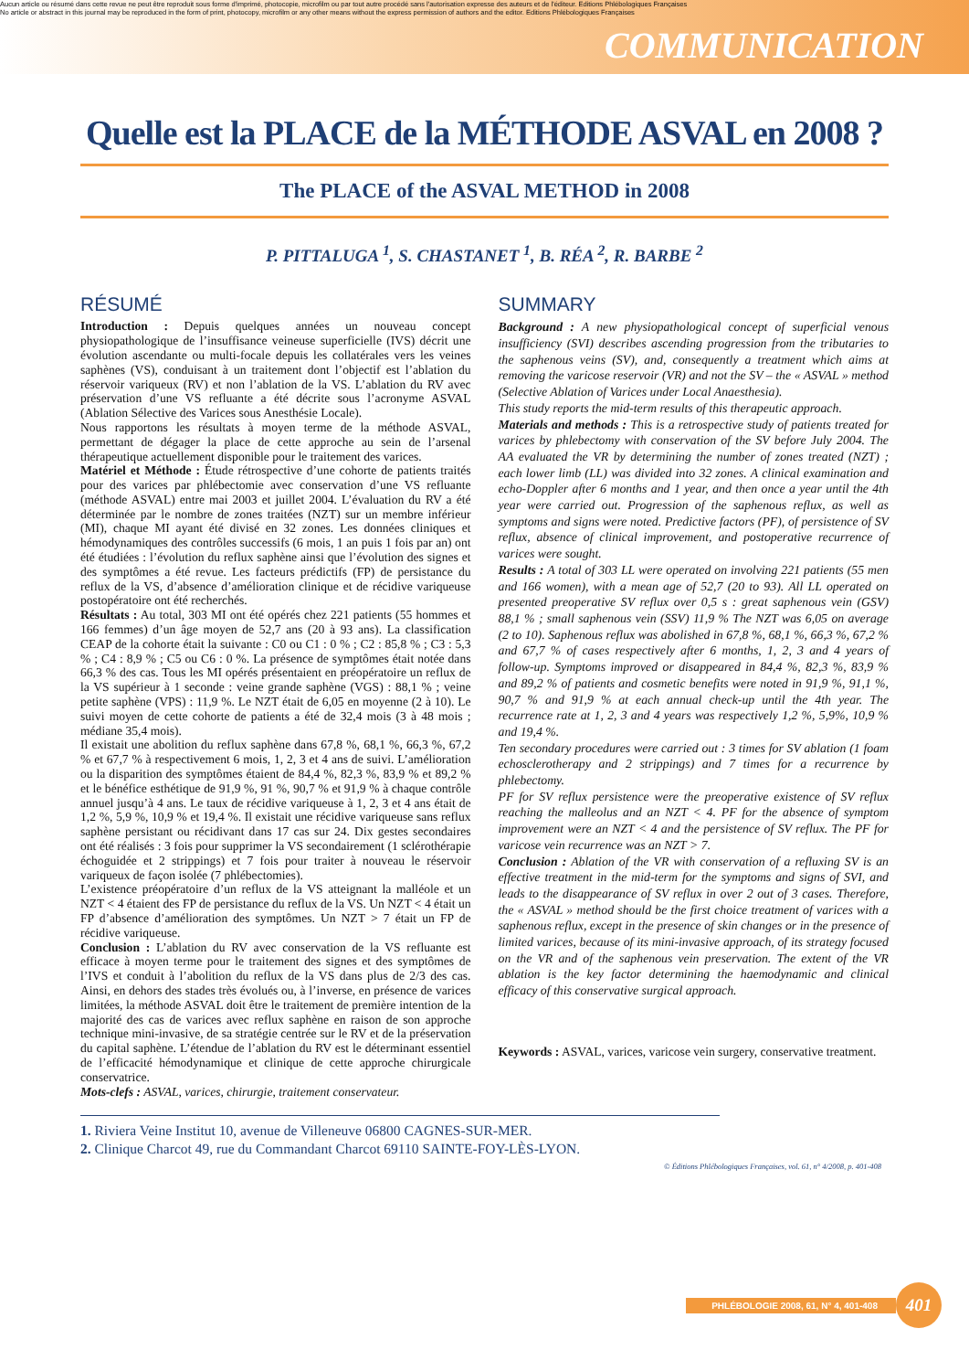Aucun article ou résumé dans cette revue ne peut être reproduit sous forme d'imprimé, photocopie, microfilm ou par tout autre procédé sans l'autorisation expresse des auteurs et de l'éditeur. Editions Phlébologiques Françaises
No article or abstract in this journal may be reproduced in the form of print, photocopy, microfilm or any other means without the express permission of authors and the editor. Editions Phlébologiques Françaises
COMMUNICATION
Quelle est la PLACE de la MÉTHODE ASVAL en 2008 ?
The PLACE of the ASVAL METHOD in 2008
P. PITTALUGA <sup>1</sup>, S. CHASTANET <sup>1</sup>, B. RÉA <sup>2</sup>, R. BARBE <sup>2</sup>
RÉSUMÉ
Introduction : Depuis quelques années un nouveau concept physiopathologique de l’insuffisance veineuse superficielle (IVS) décrit une évolution ascendante ou multi-focale depuis les collatérales vers les veines saphènes (VS), conduisant à un traitement dont l’objectif est l’ablation du réservoir variqueux (RV) et non l’ablation de la VS. L’ablation du RV avec préservation d’une VS refluante a été décrite sous l’acronyme ASVAL (Ablation Sélective des Varices sous Anesthésie Locale).
Nous rapportons les résultats à moyen terme de la méthode ASVAL, permettant de dégager la place de cette approche au sein de l’arsenal thérapeutique actuellement disponible pour le traitement des varices.
Matériel et Méthode : Étude rétrospective d’une cohorte de patients traités pour des varices par phlébectomie avec conservation d’une VS refluante (méthode ASVAL) entre mai 2003 et juillet 2004. L’évaluation du RV a été déterminée par le nombre de zones traitées (NZT) sur un membre inférieur (MI), chaque MI ayant été divisé en 32 zones. Les données cliniques et hémodynamiques des contrôles successifs (6 mois, 1 an puis 1 fois par an) ont été étudiées : l’évolution du reflux saphène ainsi que l’évolution des signes et des symptômes a été revue. Les facteurs prédictifs (FP) de persistance du reflux de la VS, d’absence d’amélioration clinique et de récidive variqueuse postopératoire ont été recherchés.
Résultats : Au total, 303 MI ont été opérés chez 221 patients (55 hommes et 166 femmes) d’un âge moyen de 52,7 ans (20 à 93 ans). La classification CEAP de la cohorte était la suivante : C0 ou C1 : 0 % ; C2 : 85,8 % ; C3 : 5,3 % ; C4 : 8,9 % ; C5 ou C6 : 0 %. La présence de symptômes était notée dans 66,3 % des cas. Tous les MI opérés présentaient en préopératoire un reflux de la VS supérieur à 1 seconde : veine grande saphène (VGS) : 88,1 % ; veine petite saphène (VPS) : 11,9 %. Le NZT était de 6,05 en moyenne (2 à 10). Le suivi moyen de cette cohorte de patients a été de 32,4 mois (3 à 48 mois ; médiane 35,4 mois).
Il existait une abolition du reflux saphène dans 67,8 %, 68,1 %, 66,3 %, 67,2 % et 67,7 % à respectivement 6 mois, 1, 2, 3 et 4 ans de suivi. L’amélioration ou la disparition des symptômes étaient de 84,4 %, 82,3 %, 83,9 % et 89,2 % et le bénéfice esthétique de 91,9 %, 91 %, 90,7 % et 91,9 % à chaque contrôle annuel jusqu’à 4 ans. Le taux de récidive variqueuse à 1, 2, 3 et 4 ans était de 1,2 %, 5,9 %, 10,9 % et 19,4 %. Il existait une récidive variqueuse sans reflux saphène persistant ou récidivant dans 17 cas sur 24. Dix gestes secondaires ont été réalisés : 3 fois pour supprimer la VS secondairement (1 sclérothérapie échoguidée et 2 strippings) et 7 fois pour traiter à nouveau le réservoir variqueux de façon isolée (7 phlébectomies).
L’existence préopératoire d’un reflux de la VS atteignant la malléole et un NZT < 4 étaient des FP de persistance du reflux de la VS. Un NZT < 4 était un FP d’absence d’amélioration des symptômes. Un NZT > 7 était un FP de récidive variqueuse.
Conclusion : L’ablation du RV avec conservation de la VS refluante est efficace à moyen terme pour le traitement des signes et des symptômes de l’IVS et conduit à l’abolition du reflux de la VS dans plus de 2/3 des cas. Ainsi, en dehors des stades très évolués ou, à l’inverse, en présence de varices limitées, la méthode ASVAL doit être le traitement de première intention de la majorité des cas de varices avec reflux saphène en raison de son approche technique mini-invasive, de sa stratégie centrée sur le RV et de la préservation du capital saphène. L’étendue de l’ablation du RV est le déterminant essentiel de l’efficacité hémodynamique et clinique de cette approche chirurgicale conservatrice.
Mots-clefs : ASVAL, varices, chirurgie, traitement conservateur.
SUMMARY
Background : A new physiopathological concept of superficial venous insufficiency (SVI) describes ascending progression from the tributaries to the saphenous veins (SV), and, consequently a treatment which aims at removing the varicose reservoir (VR) and not the SV – the « ASVAL » method (Selective Ablation of Varices under Local Anaesthesia).
This study reports the mid-term results of this therapeutic approach.
Materials and methods : This is a retrospective study of patients treated for varices by phlebectomy with conservation of the SV before July 2004. The AA evaluated the VR by determining the number of zones treated (NZT) ; each lower limb (LL) was divided into 32 zones. A clinical examination and echo-Doppler after 6 months and 1 year, and then once a year until the 4th year were carried out. Progression of the saphenous reflux, as well as symptoms and signs were noted. Predictive factors (PF), of persistence of SV reflux, absence of clinical improvement, and postoperative recurrence of varices were sought.
Results : A total of 303 LL were operated on involving 221 patients (55 men and 166 women), with a mean age of 52,7 (20 to 93). All LL operated on presented preoperative SV reflux over 0,5 s : great saphenous vein (GSV) 88,1 % ; small saphenous vein (SSV) 11,9 % The NZT was 6,05 on average (2 to 10). Saphenous reflux was abolished in 67,8 %, 68,1 %, 66,3 %, 67,2 % and 67,7 % of cases respectively after 6 months, 1, 2, 3 and 4 years of follow-up. Symptoms improved or disappeared in 84,4 %, 82,3 %, 83,9 % and 89,2 % of patients and cosmetic benefits were noted in 91,9 %, 91,1 %, 90,7 % and 91,9 % at each annual check-up until the 4th year. The recurrence rate at 1, 2, 3 and 4 years was respectively 1,2 %, 5,9%, 10,9 % and 19,4 %.
Ten secondary procedures were carried out : 3 times for SV ablation (1 foam echosclerotherapy and 2 strippings) and 7 times for a recurrence by phlebectomy.
PF for SV reflux persistence were the preoperative existence of SV reflux reaching the malleolus and an NZT < 4. PF for the absence of symptom improvement were an NZT < 4 and the persistence of SV reflux. The PF for varicose vein recurrence was an NZT > 7.
Conclusion : Ablation of the VR with conservation of a refluxing SV is an effective treatment in the mid-term for the symptoms and signs of SVI, and leads to the disappearance of SV reflux in over 2 out of 3 cases. Therefore, the « ASVAL » method should be the first choice treatment of varices with a saphenous reflux, except in the presence of skin changes or in the presence of limited varices, because of its mini-invasive approach, of its strategy focused on the VR and of the saphenous vein preservation. The extent of the VR ablation is the key factor determining the haemodynamic and clinical efficacy of this conservative surgical approach.
Keywords : ASVAL, varices, varicose vein surgery, conservative treatment.
1. Riviera Veine Institut 10, avenue de Villeneuve 06800 CAGNES-SUR-MER.
2. Clinique Charcot 49, rue du Commandant Charcot 69110 SAINTE-FOY-LÈS-LYON.
© Éditions Phlébologiques Françaises, vol. 61, n° 4/2008, p. 401-408
PHLÉBOLOGIE 2008, 61, N° 4, 401-408 401